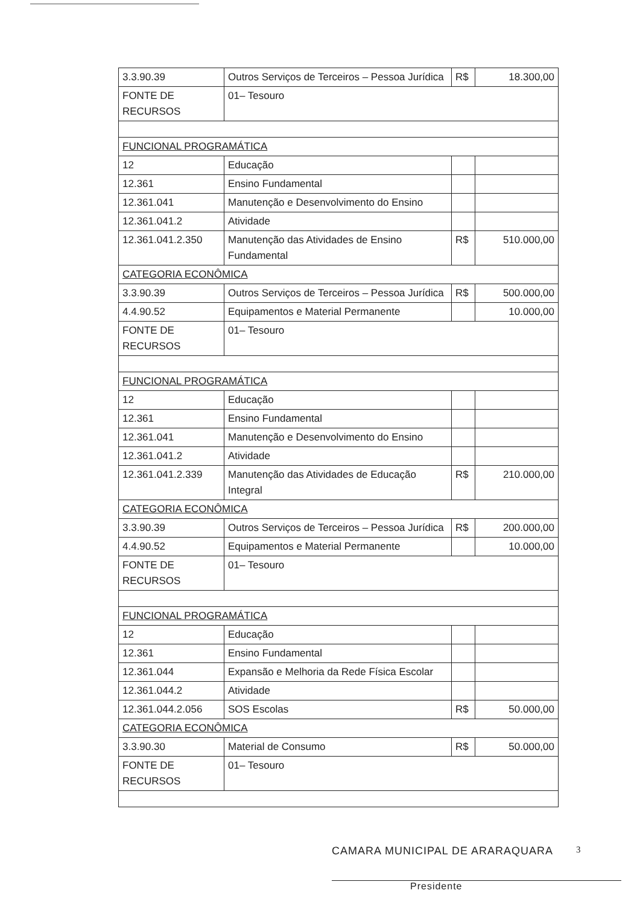| 3.3.90.39 | Outros Serviços de Terceiros – Pessoa Jurídica | R$ | 18.300,00 |
| FONTE DE RECURSOS | 01– Tesouro | | |
| FUNCIONAL PROGRAMÁTICA | | | |
| 12 | Educação | | |
| 12.361 | Ensino Fundamental | | |
| 12.361.041 | Manutenção e Desenvolvimento do Ensino | | |
| 12.361.041.2 | Atividade | | |
| 12.361.041.2.350 | Manutenção das Atividades de Ensino Fundamental | R$ | 510.000,00 |
| CATEGORIA ECONÔMICA | | | |
| 3.3.90.39 | Outros Serviços de Terceiros – Pessoa Jurídica | R$ | 500.000,00 |
| 4.4.90.52 | Equipamentos e Material Permanente | | 10.000,00 |
| FONTE DE RECURSOS | 01– Tesouro | | |
| FUNCIONAL PROGRAMÁTICA | | | |
| 12 | Educação | | |
| 12.361 | Ensino Fundamental | | |
| 12.361.041 | Manutenção e Desenvolvimento do Ensino | | |
| 12.361.041.2 | Atividade | | |
| 12.361.041.2.339 | Manutenção das Atividades de Educação Integral | R$ | 210.000,00 |
| CATEGORIA ECONÔMICA | | | |
| 3.3.90.39 | Outros Serviços de Terceiros – Pessoa Jurídica | R$ | 200.000,00 |
| 4.4.90.52 | Equipamentos e Material Permanente | | 10.000,00 |
| FONTE DE RECURSOS | 01– Tesouro | | |
| FUNCIONAL PROGRAMÁTICA | | | |
| 12 | Educação | | |
| 12.361 | Ensino Fundamental | | |
| 12.361.044 | Expansão e Melhoria da Rede Física Escolar | | |
| 12.361.044.2 | Atividade | | |
| 12.361.044.2.056 | SOS Escolas | R$ | 50.000,00 |
| CATEGORIA ECONÔMICA | | | |
| 3.3.90.30 | Material de Consumo | R$ | 50.000,00 |
| FONTE DE RECURSOS | 01– Tesouro | | |
CAMARA MUNICIPAL DE ARARAQUARA
Presidente
3